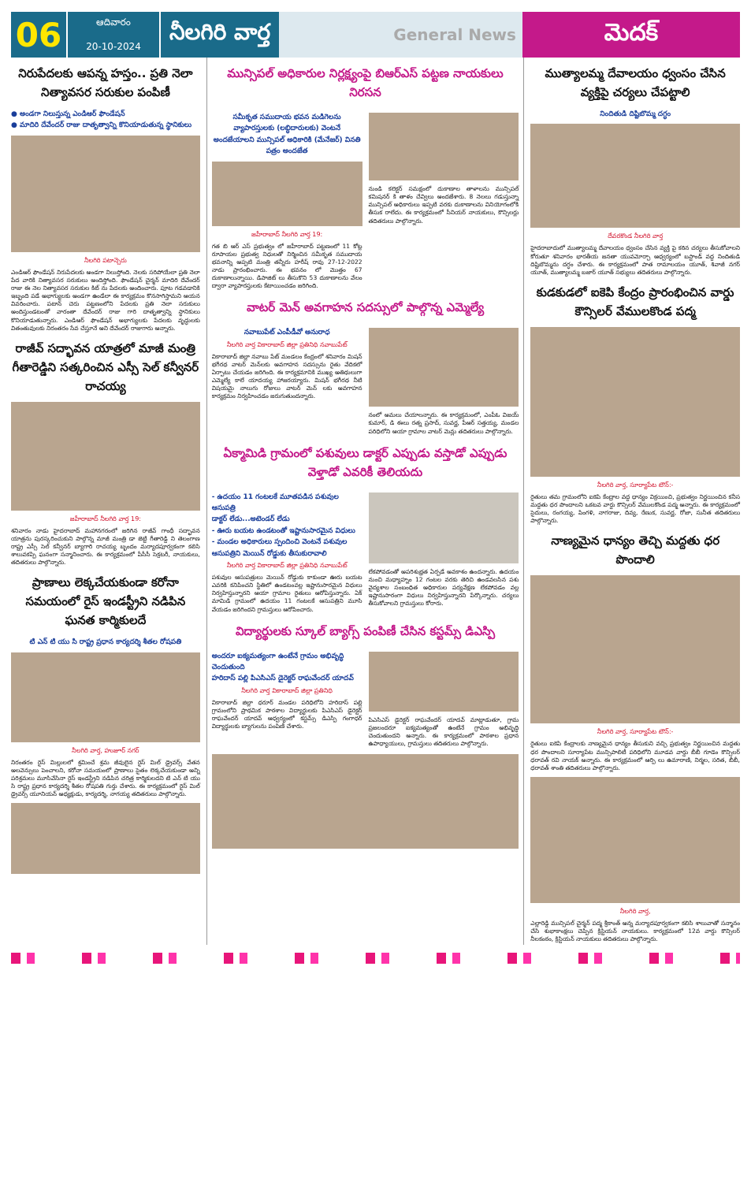06
ఆదివారం
20-10-2024
నీలగిరి వార్త
General News
మెదక్
నిరుపేదలకు ఆపన్న హస్తం.. ప్రతి నెలా నిత్యావసర సరుకుల పంపిణీ
● అండగా నిలుస్తున్న ఎండిఆర్ ఫౌండేషన్
● మాదిరి దేవేందర్ రాజు దాతృత్వాన్ని కొనియాడుతున్న స్థానికులు
నీలగిరి పటాన్చెరు
ఎండిఆర్ ఫౌండేషన్ నిరుపేదలకు అండగా నిలుస్తోంది. నెలకు సరిపోయేలా ప్రతి నెలా పేద వారికి నిత్యావసర సరుకులు అందిస్తోంది. ఫౌండేషన్ చైర్మన్ మాదిరి దేవేందర్ రాజు ఈ నెల నిత్యావసర సరుకుల కిట్ ను పేదలకు అందించారు. పూట గడవడానికి ఇబ్బంది పడే అభాగ్యులకు అండగా ఉండేలా ఈ కార్యక్రమం కొనసాగిస్తామని ఆయన వివరించారు. పటాన్ చెరు పట్టణంలోని పేదలకు ప్రతి నెలా సరుకులు అందిస్తుండటంతో వారంతా దేవేందర్ రాజు గారి దాతృత్వాన్ని స్థానికులు కొనియాడుతున్నారు. ఎండిఆర్ ఫౌండేషన్ అభాగ్యులకు పేదలకు వృద్ధులకు వితంతువులకు నిరంతరం సేవ చేస్తూనే అని దేవేందర్ రాజుగారు అన్నారు.
రాజీవ్ సద్భావన యాత్రలో మాజీ మంత్రి గీతారెడ్డిని సత్కరించిన ఎస్సీ సెల్ కన్వీనర్ రాచయ్య
జహీరాబాద్ నీలగిరి వార్త 19:
శనివారం నాడు హైదరాబాద్ మహానగరంలో జరిగిన రాజీవ్ గాంధీ సద్భావన యాత్రను పురస్కరించుకుని పాల్గొన్న మాజీ మంత్రి డా జెట్టి గీతారెడ్డి ని తెలంగాణ రాష్ట్ర ఎస్సీ సెల్ కన్వీనర్ బ్యాగారి రాచయ్య బృందం మర్యాదపూర్వకంగా కలిసి శాలువకప్పి ఘనంగా సన్మానించారు. ఈ కార్యక్రమంలో పీసీసీ సెక్రటరీ, నాయకులు, తదితరులు పాల్గొన్నారు.
ప్రాణాలు లెక్కచేయకుండా కరోనా సమయంలో రైస్ ఇండస్ట్రీని నడిపిన ఘనత కార్మికులదే
టి ఎన్ టి యు సి రాష్ట్ర ప్రధాన కార్యదర్శి శీతల రోషపతి
నీలగిరి వార్త, హుజూర్ నగర్
నిరంతరం రైస్ మిల్లులలో శ్రమించే శ్రమ జీవులైన రైస్ మిల్ డ్రైవర్స్ వేతన అలవెన్సులు పెంచాలని, కరోనా సమయంలో ప్రాణాలు సైతం లెక్కచేయకుండా అన్ని పరిశ్రమలు మూసివేసినా రైస్ ఇండస్ట్రీని నడిపిన చరిత్ర కార్మికులదని టి ఎన్ టి యు సి రాష్ట్ర ప్రధాన కార్యదర్శి శీతల రోషపతి గుర్తు చేశారు. ఈ కార్యక్రమంలో రైస్ మిల్ డ్రైవర్స్ యూనియన్ అధ్యక్షుడు, కార్యదర్శి, నాగయ్య తదితరులు పాల్గొన్నారు.
మున్సిపల్ అధికారుల నిర్లక్ష్యంపై బిఆర్ఎస్ పట్టణ నాయకులు నిరసన
సమీకృత సముదాయ భవన మడిగెలను వ్యాపారస్తులకు (లబ్ధిదారులకు) వెంటనే అందజేయాలని మున్సిపల్ అధికారికి (మేనేజర్) వినతి పత్రం అందజేత
జహీరాబాద్ నీలగిరి వార్త 19:
గత బి ఆర్ ఎస్ ప్రభుత్వం లో జహీరాబాద్ పట్టణంలో 11 కోట్ల రూపాయల ప్రభుత్వ నిధులతో నిర్మించిన సమీకృత సముదాయ భవనాన్ని అప్పటి మంత్రి తన్నీరు హరీష్ రావు 27-12-2022 నాడు ప్రారంభించారు. ఈ భవనం లో మొత్తం 67 దుకాణాలున్నాయి. డిపాజిట్ లు తీసుకొని 53 దుకాణాలను వేలం ద్వారా వ్యాపారస్తులకు కేటాయించడం జరిగింది.
నుండి కలెక్టర్ సమక్షంలో దుకాణాల తాళాలను మున్సిపల్ కమిషనర్ కి తాళం చేవ్విలు అందజేశారు. 8 నెలలు గడుస్తున్నా మున్సిపల్ అధికారులు ఇప్పటి వరకు దుకాణాలను వినియోగంలోకి తీసుక రాలేదు. ఈ కార్యక్రమంలో సీనియర్ నాయకులు, కౌన్సిలర్లు తదితరులు పాల్గొన్నారు.
వాటర్ మెన్ అవగాహన సదస్సులో పాల్గొన్న ఎమ్మెల్యే
నవాబుపేట్ ఎంపీడీవో అనురాధ
నీలగిరి వార్త వికారాబాద్ జిల్లా ప్రతినిధి నవాబుపేట్
వికారాబాద్ జిల్లా నవాబు పేట్ మండలం కేంద్రంలో శనివారం మిషన్ భగీరథ వాటర్ మెన్‌లకు అవగాహన సదస్సును రైతు వేదికలో ఏర్పాటు చేయడం జరిగింది. ఈ కార్యక్రమానికి ముఖ్య అతిథులుగా ఎమ్మెల్యే కాలే యాదయ్య హాజరయ్యారు. మిషన్ భగీరథ నీటి విషయమై నాలుగు రోజులు వాటర్ మెన్ లకు అవగాహన కార్యక్రమం నిర్వహించడం జరుగుతుందన్నారు.
నంలో అమలు చేయాలన్నారు. ఈ కార్యక్రమంలో, ఎంపీఓ విజయ్ కుమార్, డి ఈలు రత్న ప్రసాద్, సువర్ణ, పీఆర్ సత్తయ్య, మండల పరిధిలోని ఆయా గ్రామాల వాటర్ మెన్లు తదితరులు పాల్గొన్నారు.
ఏక్మామిడి గ్రామంలో పశువులు డాక్టర్ ఎప్పుడు వస్తాడో ఎప్పుడు వెళ్తాడో ఎవరికీ తెలియదు
- ఉదయం 11 గంటలకే మూతపడిన పశువుల ఆసుపత్రి
డాక్టర్ లేడు...అటెండర్ లేడు
- ఊరు బయట ఉండటంతో ఇష్టానుసారమైన విధులు
- మండల అధికారులు స్పందించి వెంటనే పశువుల ఆసుపత్రిని మెయిన్ రోడ్డుకు తీసుకురావాలి
నీలగిరి వార్త వికారాబాద్ జిల్లా ప్రతినిధి నవాబుపేట్
పశువుల ఆసుపత్రులు మెయిన్ రోడ్డుకు కాకుండా ఊరు బయట ఎవరికి కనిపించని స్థితిలో ఉండటంవల్ల ఇష్టానుసారమైన విధులు నిర్వహిస్తున్నారని ఆయా గ్రామాల రైతులు ఆరోపిస్తున్నారు. ఏక్ మామిడి గ్రామంలో ఉదయం 11 గంటలకే ఆసుపత్రిని మూసి వేయడం జరిగిందని గ్రామస్తులు ఆరోపించారు.
లేకపోవడంతో అపరిశుభ్రత ఏర్పడే అవకాశం ఉందన్నారు. ఉదయం నుంచి మధ్యాహ్నం 12 గంటల వరకు తెరిచి ఉండవలసిన పశు వైద్యశాల సంబంధిత అధికారుల పర్యవేక్షణ లేకపోవడం వల్ల ఇష్టానుసారంగా విధులు నిర్వహిస్తున్నారని పేర్కొన్నారు. చర్యలు తీసుకోవాలని గ్రామస్తులు కోరారు.
విద్యార్థులకు స్కూల్ బ్యాగ్స్ పంపిణీ చేసిన కస్టమ్స్ డిఎస్పి
అందరూ ఐక్యమత్యంగా ఉంటేనే గ్రామం అభివృద్ధి చెందుతుంది
హరిదాస్ పల్లి పిఎసిఎస్ డైరెక్టర్ రాఘవేందర్ యాదవ్
నీలగిరి వార్త వికారాబాద్ జిల్లా ప్రతినిధి
వికారాబాద్ జిల్లా ధరూర్ మండల పరిధిలోని హరిదాస్ పల్లి గ్రామంలోని ప్రాథమిక పాఠశాల విద్యార్థులకు పిఎసిఎస్ డైరెక్టర్ రాఘవేందర్ యాదవ్ ఆధ్వర్యంలో కస్టమ్స్ డిఎస్పి గంగాధర్ విద్యార్థులకు బ్యాగులను పంపిణీ చేశారు.
పిఎసిఎస్ డైరెక్టర్ రాఘవేందర్ యాదవ్ మాట్లాడుతూ, గ్రామ ప్రజలందరూ ఐక్యమత్యంతో ఉంటేనే గ్రామం అభివృద్ధి చెందుతుందని అన్నారు. ఈ కార్యక్రమంలో పాఠశాల ప్రధాన ఉపాధ్యాయులు, గ్రామస్తులు తదితరులు పాల్గొన్నారు.
ముత్యాలమ్మ దేవాలయం ధ్వంసం చేసిన వ్యక్తిపై చర్యలు చేపట్టాలి
నిందితుడి దిష్టిబొమ్మ దగ్ధం
దేవరకొండ నీలగిరి వార్త
హైదరాబాదులో ముత్యాలమ్మ దేవాలయం ధ్వంసం చేసిన వ్యక్తి పై కఠిన చర్యలు తీసుకోవాలని కోరుతూ శనివారం భారతీయ జనతా యువమోర్చా ఆధ్వర్యంలో బస్టాండ్ వద్ద నిందితుడి దిష్టిబొమ్మను దగ్ధం చేశారు. ఈ కార్యక్రమంలో పాత రామాలయం యూత్, శివాజీ నగర్ యూత్, ముత్యాలమ్మ బజార్ యూత్ సభ్యులు తదితరులు పాల్గొన్నారు.
కుడకుడలో ఐకెపి కేంద్రం ప్రారంభించిన వార్డు కౌన్సిలర్ వేములకొండ పద్మ
నీలగిరి వార్త, సూర్యాపేట టౌన్:-
రైతులు తమ గ్రామంలోని ఐకెపి కేంద్రాల వద్ద ధాన్యం విక్రయించి, ప్రభుత్వం నిర్ణయించిన కనీస మద్దతు ధర పొందాలని ఒకటవ వార్డు కౌన్సిలర్ వేములకొండ పద్మ అన్నారు. ఈ కార్యక్రమంలో సైదులు, రంగయ్య, పింగళి, నాగరాజు, దివ్య, రేణుక, సువర్ణ, రోజా, సునీత తదితరులు పాల్గొన్నారు.
నాణ్యమైన ధాన్యం తెచ్చి మద్దతు ధర పొందాలి
నీలగిరి వార్త, సూర్యాపేట టౌన్:-
రైతులు ఐకెపి కేంద్రాలకు నాణ్యమైన ధాన్యం తీసుకుని వచ్చి ప్రభుత్వం నిర్ణయించిన మద్దతు ధర పొందాలని సూర్యాపేట మున్సిపాలిటీ పరిధిలోని మూడవ వార్డు బీబీ గూడెం కౌన్సిలర్ ధరావత్ రవి నాయక్ అన్నారు. ఈ కార్యక్రమంలో ఆర్పి లు ఉమారాణి, నిర్మల, సరిత, బీబీ, ధరావత్ శాంతి తదితరులు పాల్గొన్నారు.
నీలగిరి వార్త,
ఎల్లారెడ్డి మున్సిపల్ చైర్మన్ పద్మ శ్రీకాంత్ అన్న మర్యాదపూర్వకంగా కలిసి శాలువాతో సన్మానం చేసి శుభాకాంక్షలు చెప్పిన క్రిస్టియన్ నాయకులు. కార్యక్రమంలో 12వ వార్డు కౌన్సిలర్ నీలకంఠం, క్రిస్టియన్ నాయకులు తదితరులు పాల్గొన్నారు.